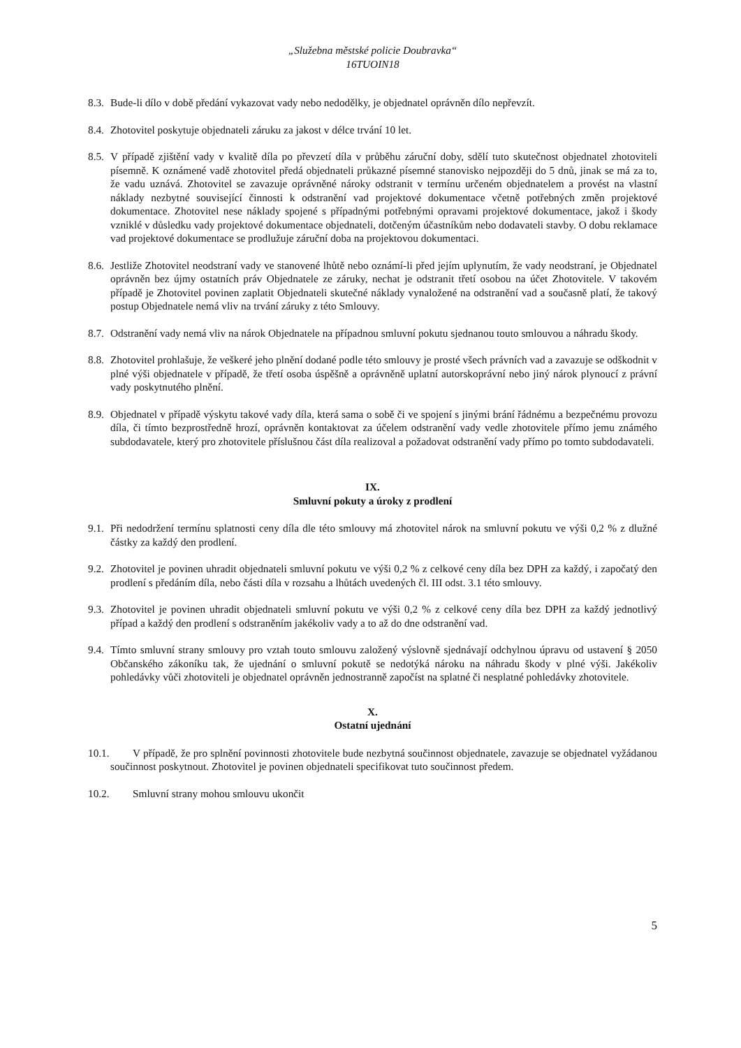„Služebna městské policie Doubravka“
16TUOIN18
8.3. Bude-li dílo v době předání vykazovat vady nebo nedodělky, je objednatel oprávněn dílo nepřevzít.
8.4. Zhotovitel poskytuje objednateli záruku za jakost v délce trvání 10 let.
8.5. V případě zjištění vady v kvalitě díla po převzetí díla v průběhu záruční doby, sdělí tuto skutečnost objednatel zhotoviteli písemně. K oznámené vadě zhotovitel předá objednateli průkazné písemné stanovisko nejpozději do 5 dnů, jinak se má za to, že vadu uznává. Zhotovitel se zavazuje oprávněné nároky odstranit v termínu určeném objednatelem a provést na vlastní náklady nezbytné související činnosti k odstranění vad projektové dokumentace včetně potřebných změn projektové dokumentace. Zhotovitel nese náklady spojené s případnými potřebnými opravami projektové dokumentace, jakož i škody vzniklé v důsledku vady projektové dokumentace objednateli, dotčeným účastníkům nebo dodavateli stavby. O dobu reklamace vad projektové dokumentace se prodlužuje záruční doba na projektovou dokumentaci.
8.6. Jestliže Zhotovitel neodstraní vady ve stanovené lhůtě nebo oznámí-li před jejím uplynutím, že vady neodstraní, je Objednatel oprávněn bez újmy ostatních práv Objednatele ze záruky, nechat je odstranit třetí osobou na účet Zhotovitele. V takovém případě je Zhotovitel povinen zaplatit Objednateli skutečné náklady vynaložené na odstranění vad a současně platí, že takový postup Objednatele nemá vliv na trvání záruky z této Smlouvy.
8.7. Odstranění vady nemá vliv na nárok Objednatele na případnou smluvní pokutu sjednanou touto smlouvou a náhradu škody.
8.8. Zhotovitel prohlašuje, že veškeré jeho plnění dodané podle této smlouvy je prosté všech právních vad a zavazuje se odškodnit v plné výši objednatele v případě, že třetí osoba úspěšně a oprávněně uplatní autorskoprávní nebo jiný nárok plynoucí z právní vady poskytnutého plnění.
8.9. Objednatel v případě výskytu takové vady díla, která sama o sobě či ve spojení s jinými brání řádnému a bezpečnému provozu díla, či tímto bezprostředně hrozí, oprávněn kontaktovat za účelem odstranění vady vedle zhotovitele přímo jemu známého subdodavatele, který pro zhotovitele příslušnou část díla realizoval a požadovat odstranění vady přímo po tomto subdodavateli.
IX.
Smluvní pokuty a úroky z prodlení
9.1. Při nedodržení termínu splatnosti ceny díla dle této smlouvy má zhotovitel nárok na smluvní pokutu ve výši 0,2 % z dlužné částky za každý den prodlení.
9.2. Zhotovitel je povinen uhradit objednateli smluvní pokutu ve výši 0,2 % z celkové ceny díla bez DPH za každý, i započatý den prodlení s předáním díla, nebo části díla v rozsahu a lhůtách uvedených čl. III odst. 3.1 této smlouvy.
9.3. Zhotovitel je povinen uhradit objednateli smluvní pokutu ve výši 0,2 % z celkové ceny díla bez DPH za každý jednotlivý případ a každý den prodlení s odstraněním jakékoliv vady a to až do dne odstranění vad.
9.4. Tímto smluvní strany smlouvy pro vztah touto smlouvu založený výslovně sjednávají odchylnou úpravu od ustavení § 2050 Občanského zákoníku tak, že ujednání o smluvní pokutě se nedotýká nároku na náhradu škody v plné výši. Jakékoliv pohledávky vůči zhotoviteli je objednatel oprávněn jednostranně započíst na splatné či nesplatné pohledávky zhotovitele.
X.
Ostatní ujednání
10.1. V případě, že pro splnění povinnosti zhotovitele bude nezbytná součinnost objednatele, zavazuje se objednatel vyžádanou součinnost poskytnout. Zhotovitel je povinen objednateli specifikovat tuto součinnost předem.
10.2. Smluvní strany mohou smlouvu ukončit
5